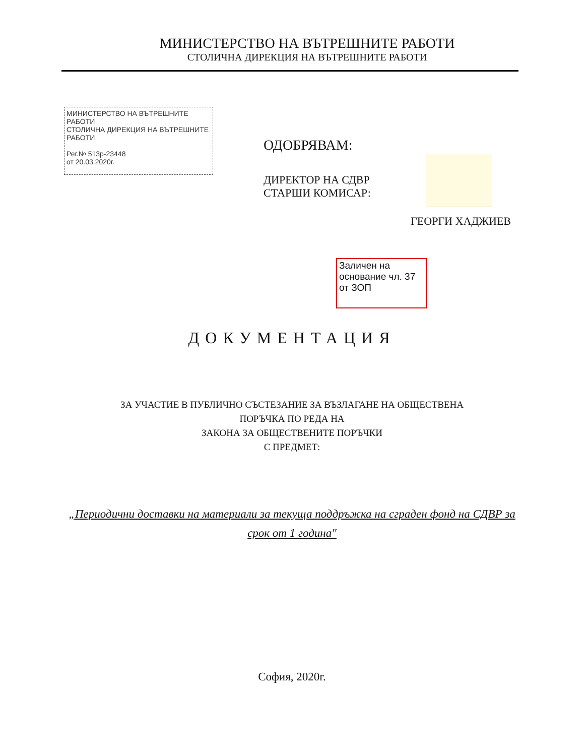МИНИСТЕРСТВО НА ВЪТРЕШНИТЕ РАБОТИ
СТОЛИЧНА ДИРЕКЦИЯ НА ВЪТРЕШНИТЕ РАБОТИ
МИНИСТЕРСТВО НА ВЪТРЕШНИТЕ РАБОТИ
СТОЛИЧНА ДИРЕКЦИЯ НА ВЪТРЕШНИТЕ РАБОТИ
Рег.№ 513р-23448
от 20.03.2020г.
ОДОБРЯВАМ:
ДИРЕКТОР НА СДВР
СТАРШИ КОМИСАР:
ГЕОРГИ ХАДЖИЕВ
Заличен на основание чл. 37 от ЗОП
ДОКУМЕНТАЦИЯ
ЗА УЧАСТИЕ В ПУБЛИЧНО СЪСТЕЗАНИЕ ЗА ВЪЗЛАГАНЕ НА ОБЩЕСТВЕНА
ПОРЪЧКА ПО РЕДА НА
ЗАКОНА ЗА ОБЩЕСТВЕНИТЕ ПОРЪЧКИ
С ПРЕДМЕТ:
„Периодични доставки на материали за текуща поддръжка на сграден фонд на СДВР за срок от 1 година"
София, 2020г.